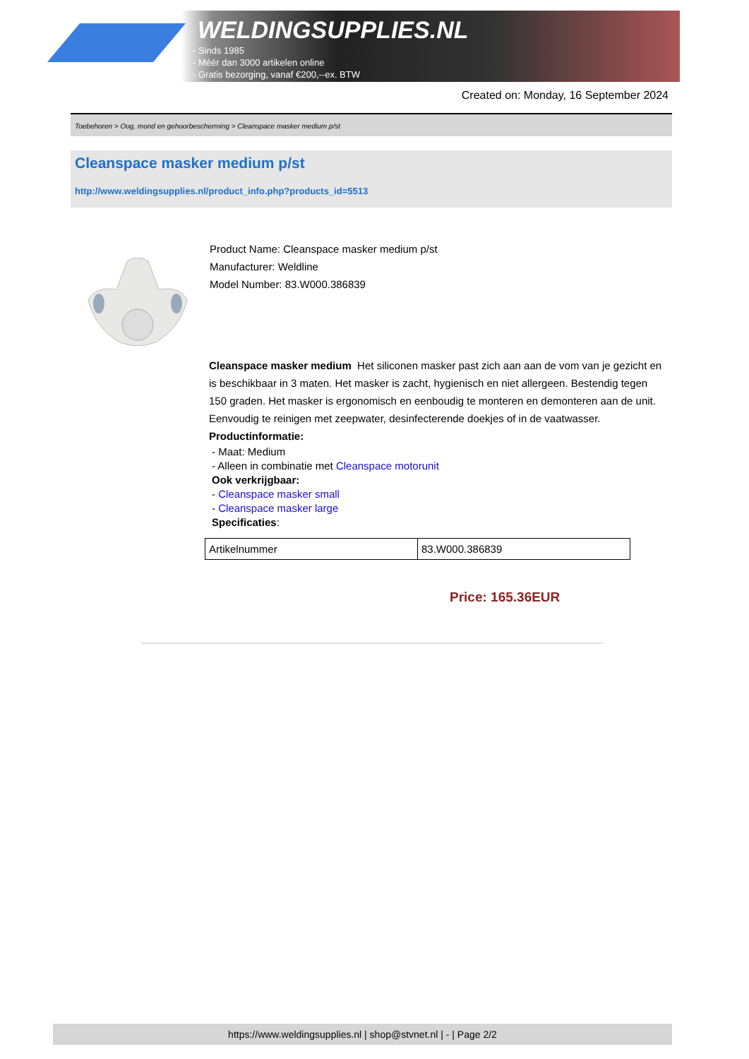WELDINGSUPPLIES.NL
- Sinds 1985
- Méér dan 3000 artikelen online
- Gratis bezorging, vanaf €200,--ex. BTW
Created on: Monday, 16 September 2024
Toebehoren > Oog, mond en gehoorbescherming > Cleanspace masker medium p/st
Cleanspace masker medium p/st
http://www.weldingsupplies.nl/product_info.php?products_id=5513
Product Name: Cleanspace masker medium p/st
Manufacturer: Weldline
Model Number: 83.W000.386839
Cleanspace masker medium Het siliconen masker past zich aan aan de vom van je gezicht en is beschikbaar in 3 maten. Het masker is zacht, hygienisch en niet allergeen. Bestendig tegen 150 graden. Het masker is ergonomisch en eenboudig te monteren en demonteren aan de unit. Eenvoudig te reinigen met zeepwater, desinfecterende doekjes of in de vaatwasser. Productinformatie:
- Maat: Medium
- Alleen in combinatie met Cleanspace motorunit
Ook verkrijgbaar:
- Cleanspace masker small
- Cleanspace masker large
Specificaties:
| Artikelnummer | 83.W000.386839 |
Price: 165.36EUR
https://www.weldingsupplies.nl | shop@stvnet.nl | - | Page 2/2